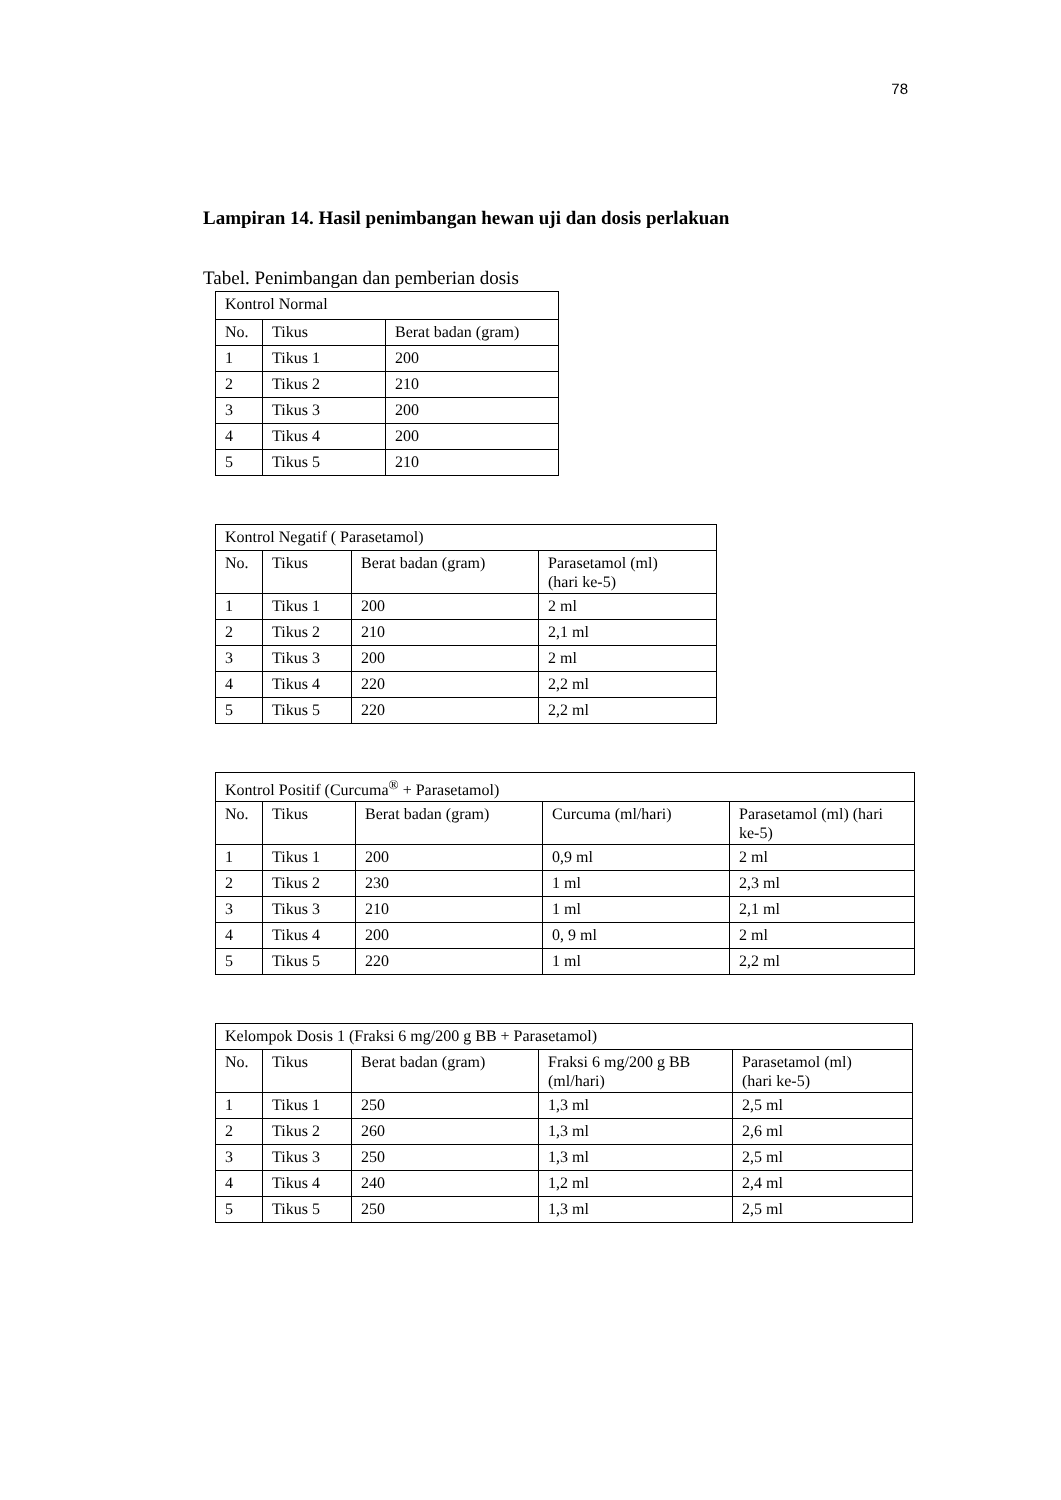78
Lampiran 14. Hasil penimbangan hewan uji dan dosis perlakuan
Tabel. Penimbangan dan pemberian dosis
| Kontrol Normal | | |
| No. | Tikus | Berat badan (gram) |
| 1 | Tikus 1 | 200 |
| 2 | Tikus 2 | 210 |
| 3 | Tikus 3 | 200 |
| 4 | Tikus 4 | 200 |
| 5 | Tikus 5 | 210 |
| Kontrol Negatif ( Parasetamol) | | | |
| No. | Tikus | Berat badan (gram) | Parasetamol (ml) (hari ke-5) |
| 1 | Tikus 1 | 200 | 2 ml |
| 2 | Tikus 2 | 210 | 2,1 ml |
| 3 | Tikus 3 | 200 | 2 ml |
| 4 | Tikus 4 | 220 | 2,2 ml |
| 5 | Tikus 5 | 220 | 2,2 ml |
| Kontrol Positif (Curcuma<sup>®</sup> + Parasetamol) | | | | |
| No. | Tikus | Berat badan (gram) | Curcuma (ml/hari) | Parasetamol (ml) (hari ke-5) |
| 1 | Tikus 1 | 200 | 0,9 ml | 2 ml |
| 2 | Tikus 2 | 230 | 1 ml | 2,3 ml |
| 3 | Tikus 3 | 210 | 1 ml | 2,1 ml |
| 4 | Tikus 4 | 200 | 0, 9 ml | 2 ml |
| 5 | Tikus 5 | 220 | 1 ml | 2,2 ml |
| Kelompok Dosis 1 (Fraksi 6 mg/200 g BB + Parasetamol) | | | | |
| No. | Tikus | Berat badan (gram) | Fraksi 6 mg/200 g BB (ml/hari) | Parasetamol (ml) (hari ke-5) |
| 1 | Tikus 1 | 250 | 1,3 ml | 2,5 ml |
| 2 | Tikus 2 | 260 | 1,3 ml | 2,6 ml |
| 3 | Tikus 3 | 250 | 1,3 ml | 2,5 ml |
| 4 | Tikus 4 | 240 | 1,2 ml | 2,4 ml |
| 5 | Tikus 5 | 250 | 1,3 ml | 2,5 ml |